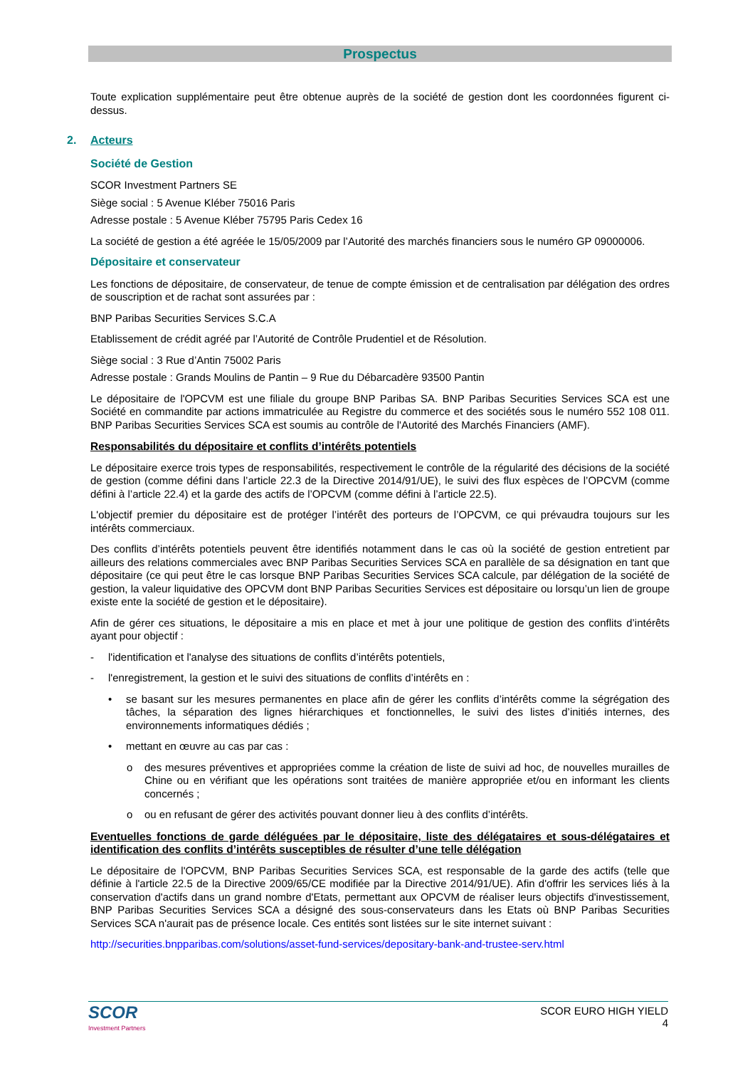Prospectus
Toute explication supplémentaire peut être obtenue auprès de la société de gestion dont les coordonnées figurent ci-dessus.
2. Acteurs
Société de Gestion
SCOR Investment Partners SE
Siège social : 5 Avenue Kléber 75016 Paris
Adresse postale : 5 Avenue Kléber 75795 Paris Cedex 16
La société de gestion a été agréée le 15/05/2009 par l’Autorité des marchés financiers sous le numéro GP 09000006.
Dépositaire et conservateur
Les fonctions de dépositaire, de conservateur, de tenue de compte émission et de centralisation par délégation des ordres de souscription et de rachat sont assurées par :
BNP Paribas Securities Services S.C.A
Etablissement de crédit agréé par l’Autorité de Contrôle Prudentiel et de Résolution.
Siège social : 3 Rue d’Antin 75002 Paris
Adresse postale : Grands Moulins de Pantin – 9 Rue du Débarcadère 93500 Pantin
Le dépositaire de l'OPCVM est une filiale du groupe BNP Paribas SA. BNP Paribas Securities Services SCA est une Société en commandite par actions immatriculée au Registre du commerce et des sociétés sous le numéro 552 108 011. BNP Paribas Securities Services SCA est soumis au contrôle de l'Autorité des Marchés Financiers (AMF).
Responsabilités du dépositaire et conflits d’intérêts potentiels
Le dépositaire exerce trois types de responsabilités, respectivement le contrôle de la régularité des décisions de la société de gestion (comme défini dans l’article 22.3 de la Directive 2014/91/UE), le suivi des flux espèces de l’OPCVM (comme défini à l’article 22.4) et la garde des actifs de l’OPCVM (comme défini à l’article 22.5).
L'objectif premier du dépositaire est de protéger l’intérêt des porteurs de l’OPCVM, ce qui prévaudra toujours sur les intérêts commerciaux.
Des conflits d’intérêts potentiels peuvent être identifiés notamment dans le cas où la société de gestion entretient par ailleurs des relations commerciales avec BNP Paribas Securities Services SCA en parallèle de sa désignation en tant que dépositaire (ce qui peut être le cas lorsque BNP Paribas Securities Services SCA calcule, par délégation de la société de gestion, la valeur liquidative des OPCVM dont BNP Paribas Securities Services est dépositaire ou lorsqu’un lien de groupe existe ente la société de gestion et le dépositaire).
Afin de gérer ces situations, le dépositaire a mis en place et met à jour une politique de gestion des conflits d’intérêts ayant pour objectif :
- l'identification et l'analyse des situations de conflits d’intérêts potentiels,
- l'enregistrement, la gestion et le suivi des situations de conflits d’intérêts en :
• se basant sur les mesures permanentes en place afin de gérer les conflits d’intérêts comme la ségrégation des tâches, la séparation des lignes hiérarchiques et fonctionnelles, le suivi des listes d’initiés internes, des environnements informatiques dédiés ;
• mettant en œuvre au cas par cas :
o des mesures préventives et appropriées comme la création de liste de suivi ad hoc, de nouvelles murailles de Chine ou en vérifiant que les opérations sont traitées de manière appropriée et/ou en informant les clients concernés ;
o ou en refusant de gérer des activités pouvant donner lieu à des conflits d’intérêts.
Eventuelles fonctions de garde déléguées par le dépositaire, liste des délégataires et sous-délégataires et identification des conflits d’intérêts susceptibles de résulter d’une telle délégation
Le dépositaire de l'OPCVM, BNP Paribas Securities Services SCA, est responsable de la garde des actifs (telle que définie à l'article 22.5 de la Directive 2009/65/CE modifiée par la Directive 2014/91/UE). Afin d'offrir les services liés à la conservation d'actifs dans un grand nombre d'Etats, permettant aux OPCVM de réaliser leurs objectifs d'investissement, BNP Paribas Securities Services SCA a désigné des sous-conservateurs dans les Etats où BNP Paribas Securities Services SCA n'aurait pas de présence locale. Ces entités sont listées sur le site internet suivant :
http://securities.bnpparibas.com/solutions/asset-fund-services/depositary-bank-and-trustee-serv.html
SCOR
Investment Partners
SCOR EURO HIGH YIELD
4